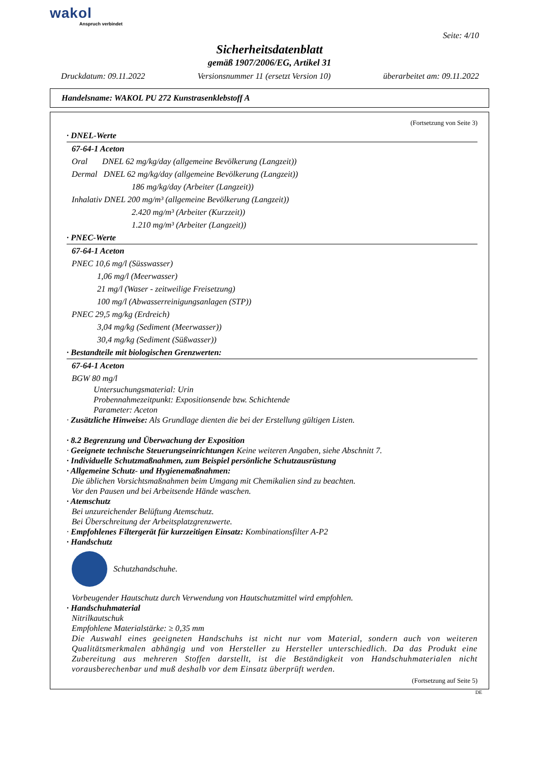wakol
Anspruch verbindet
Seite: 4/10
Sicherheitsdatenblatt
gemäß 1907/2006/EG, Artikel 31
Druckdatum: 09.11.2022 Versionsnummer 11 (ersetzt Version 10) überarbeitet am: 09.11.2022
Handelsname: WAKOL PU 272 Kunstrasenklebstoff A
(Fortsetzung von Seite 3)
· DNEL-Werte
67-64-1 Aceton
Oral DNEL 62 mg/kg/day (allgemeine Bevölkerung (Langzeit))
Dermal DNEL 62 mg/kg/day (allgemeine Bevölkerung (Langzeit))
186 mg/kg/day (Arbeiter (Langzeit))
Inhalativ DNEL 200 mg/m³ (allgemeine Bevölkerung (Langzeit))
2.420 mg/m³ (Arbeiter (Kurzzeit))
1.210 mg/m³ (Arbeiter (Langzeit))
· PNEC-Werte
67-64-1 Aceton
PNEC 10,6 mg/l (Süsswasser)
1,06 mg/l (Meerwasser)
21 mg/l (Waser - zeitweilige Freisetzung)
100 mg/l (Abwasserreinigungsanlagen (STP))
PNEC 29,5 mg/kg (Erdreich)
3,04 mg/kg (Sediment (Meerwasser))
30,4 mg/kg (Sediment (Süßwasser))
· Bestandteile mit biologischen Grenzwerten:
67-64-1 Aceton
BGW 80 mg/l
Untersuchungsmaterial: Urin
Probennahmezeitpunkt: Expositionsende bzw. Schichtende
Parameter: Aceton
· Zusätzliche Hinweise: Als Grundlage dienten die bei der Erstellung gültigen Listen.
· 8.2 Begrenzung und Überwachung der Exposition
· Geeignete technische Steuerungseinrichtungen Keine weiteren Angaben, siehe Abschnitt 7.
· Individuelle Schutzmaßnahmen, zum Beispiel persönliche Schutzausrüstung
· Allgemeine Schutz- und Hygienemaßnahmen:
Die üblichen Vorsichtsmaßnahmen beim Umgang mit Chemikalien sind zu beachten.
Vor den Pausen und bei Arbeitsende Hände waschen.
· Atemschutz
Bei unzureichender Belüftung Atemschutz.
Bei Überschreitung der Arbeitsplatzgrenzwerte.
· Empfohlenes Filtergerät für kurzzeitigen Einsatz: Kombinationsfilter A-P2
· Handschutz
Schutzhandschuhe.
Vorbeugender Hautschutz durch Verwendung von Hautschutzmittel wird empfohlen.
· Handschuhmaterial
Nitrilkautschuk
Empfohlene Materialstärke: ≥ 0,35 mm
Die Auswahl eines geeigneten Handschuhs ist nicht nur vom Material, sondern auch von weiteren Qualitätsmerkmalen abhängig und von Hersteller zu Hersteller unterschiedlich. Da das Produkt eine Zubereitung aus mehreren Stoffen darstellt, ist die Beständigkeit von Handschuhmaterialen nicht vorausberechenbar und muß deshalb vor dem Einsatz überprüft werden.
(Fortsetzung auf Seite 5)
DE